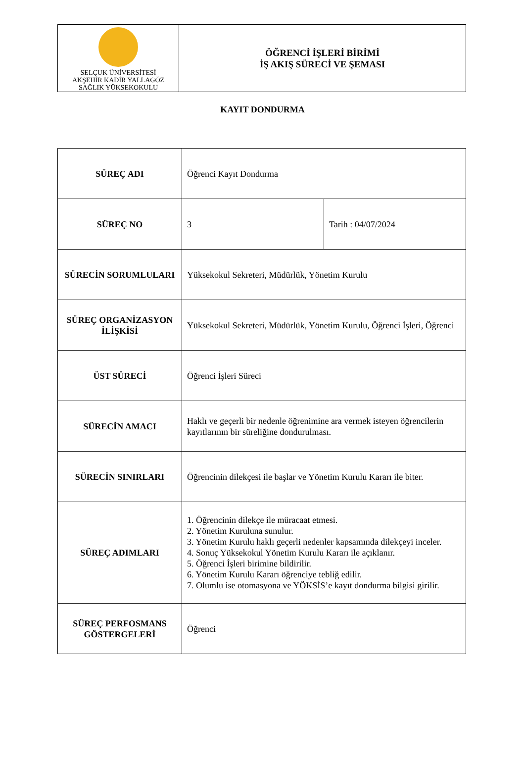| SELÇUK ÜNİVERSİTESİ AKŞEHİR KADİR YALLAGÖZ SAĞLIK YÜKSEKOKULU | ÖĞRENCİ İŞLERİ BİRİMİ İŞ AKIŞ SÜRECİ VE ŞEMASI |
KAYIT DONDURMA
| SÜREÇ ADI | Öğrenci Kayıt Dondurma | |
| SÜREÇ NO | 3 | Tarih : 04/07/2024 |
| SÜRECİN SORUMLULARI | Yüksekokul Sekreteri, Müdürlük, Yönetim Kurulu | |
| SÜREÇ ORGANİZASYON İLİŞKİSİ | Yüksekokul Sekreteri, Müdürlük, Yönetim Kurulu, Öğrenci İşleri, Öğrenci | |
| ÜST SÜRECİ | Öğrenci İşleri Süreci | |
| SÜRECİN AMACI | Haklı ve geçerli bir nedenle öğrenimine ara vermek isteyen öğrencilerin kayıtlarının bir süreliğine dondurulması. | |
| SÜRECİN SINIRLARI | Öğrencinin dilekçesi ile başlar ve Yönetim Kurulu Kararı ile biter. | |
| SÜREÇ ADIMLARI | 1. Öğrencinin dilekçe ile müracaat etmesi. 2. Yönetim Kuruluna sunulur. 3. Yönetim Kurulu haklı geçerli nedenler kapsamında dilekçeyi inceler. 4. Sonuç Yüksekokul Yönetim Kurulu Kararı ile açıklanır. 5. Öğrenci İşleri birimine bildirilir. 6. Yönetim Kurulu Kararı öğrenciye tebliğ edilir. 7. Olumlu ise otomasyona ve YÖKSİS’e kayıt dondurma bilgisi girilir. | |
| SÜREÇ PERFOSMANS GÖSTERGELERİ | Öğrenci | |